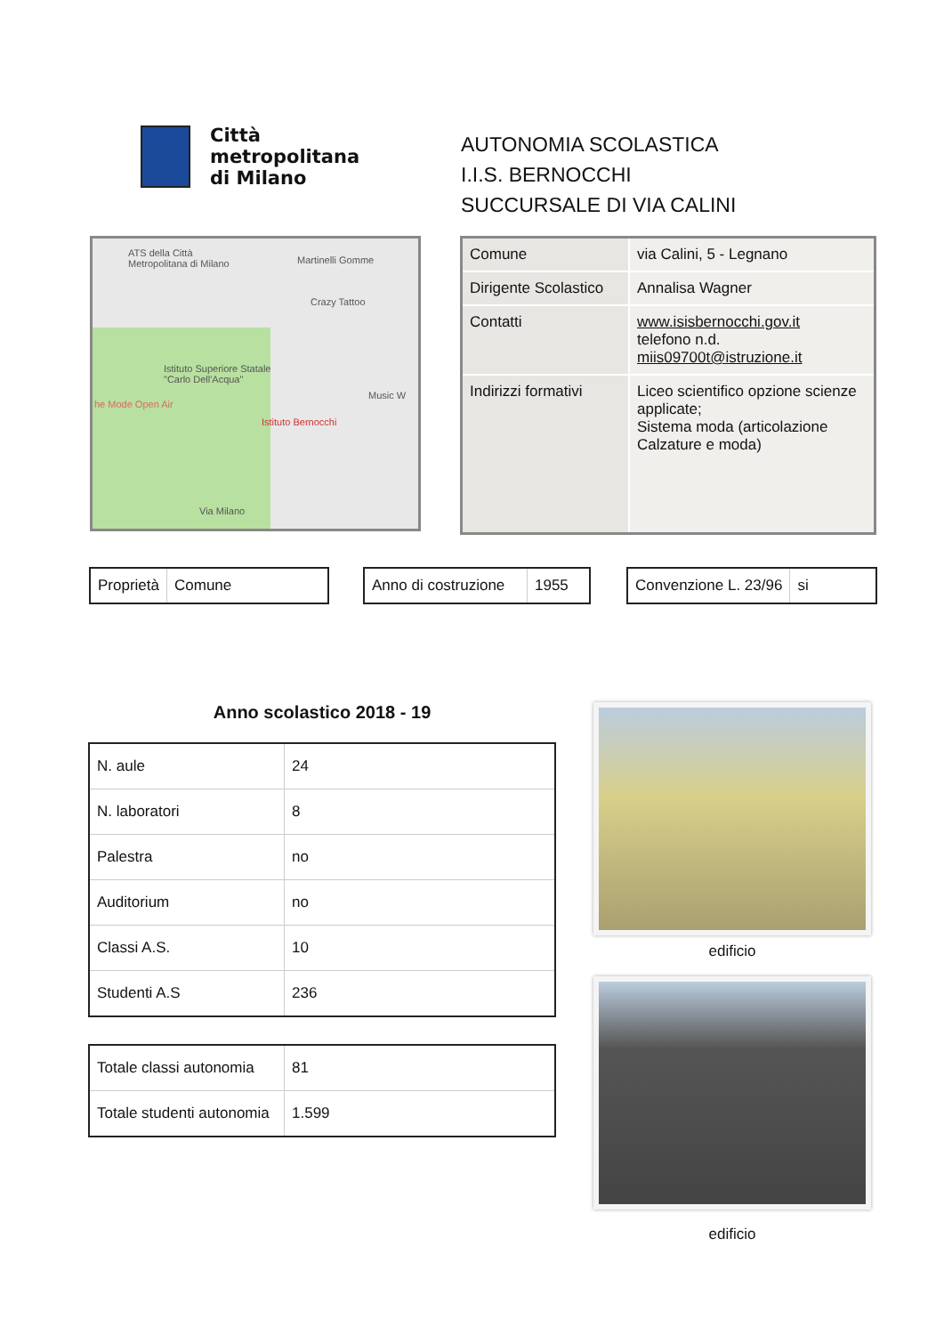Città
metropolitana
di Milano
AUTONOMIA SCOLASTICA
I.I.S. BERNOCCHI
SUCCURSALE DI VIA CALINI
ATS della Città
Metropolitana di Milano
Martinelli Gomme
Crazy Tattoo
Istituto Superiore Statale
"Carlo Dell'Acqua"
he Mode Open Air
Istituto Bernocchi
Music W
Via Milano
| Comune | via Calini, 5 - Legnano |
| Dirigente Scolastico | Annalisa Wagner |
| Contatti | www.isisbernocchi.gov.it telefono n.d. miis09700t@istruzione.it |
| Indirizzi formativi | Liceo scientifico opzione scienze applicate; Sistema moda (articolazione Calzature e moda) |
Proprietà Comune Anno di costruzione 1955 Convenzione L. 23/96 si
Anno scolastico 2018 - 19
| N. aule | 24 |
| N. laboratori | 8 |
| Palestra | no |
| Auditorium | no |
| Classi A.S. | 10 |
| Studenti A.S | 236 |
| Totale classi autonomia | 81 |
| Totale studenti autonomia | 1.599 |
edificio
edificio